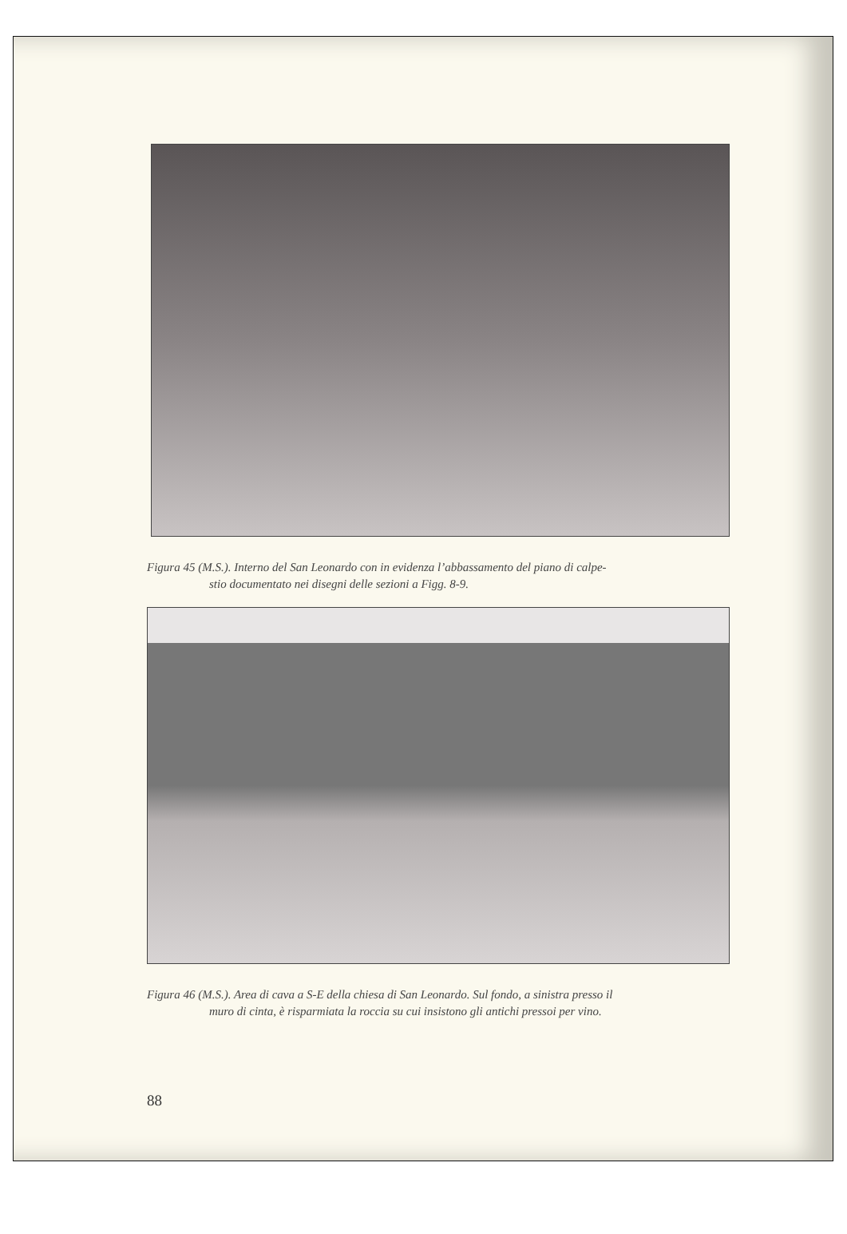Figura 45 (M.S.). Interno del San Leonardo con in evidenza l’abbassamento del piano di calpe-
stio documentato nei disegni delle sezioni a Figg. 8-9.
Figura 46 (M.S.). Area di cava a S-E della chiesa di San Leonardo. Sul fondo, a sinistra presso il
muro di cinta, è risparmiata la roccia su cui insistono gli antichi pressoi per vino.
88